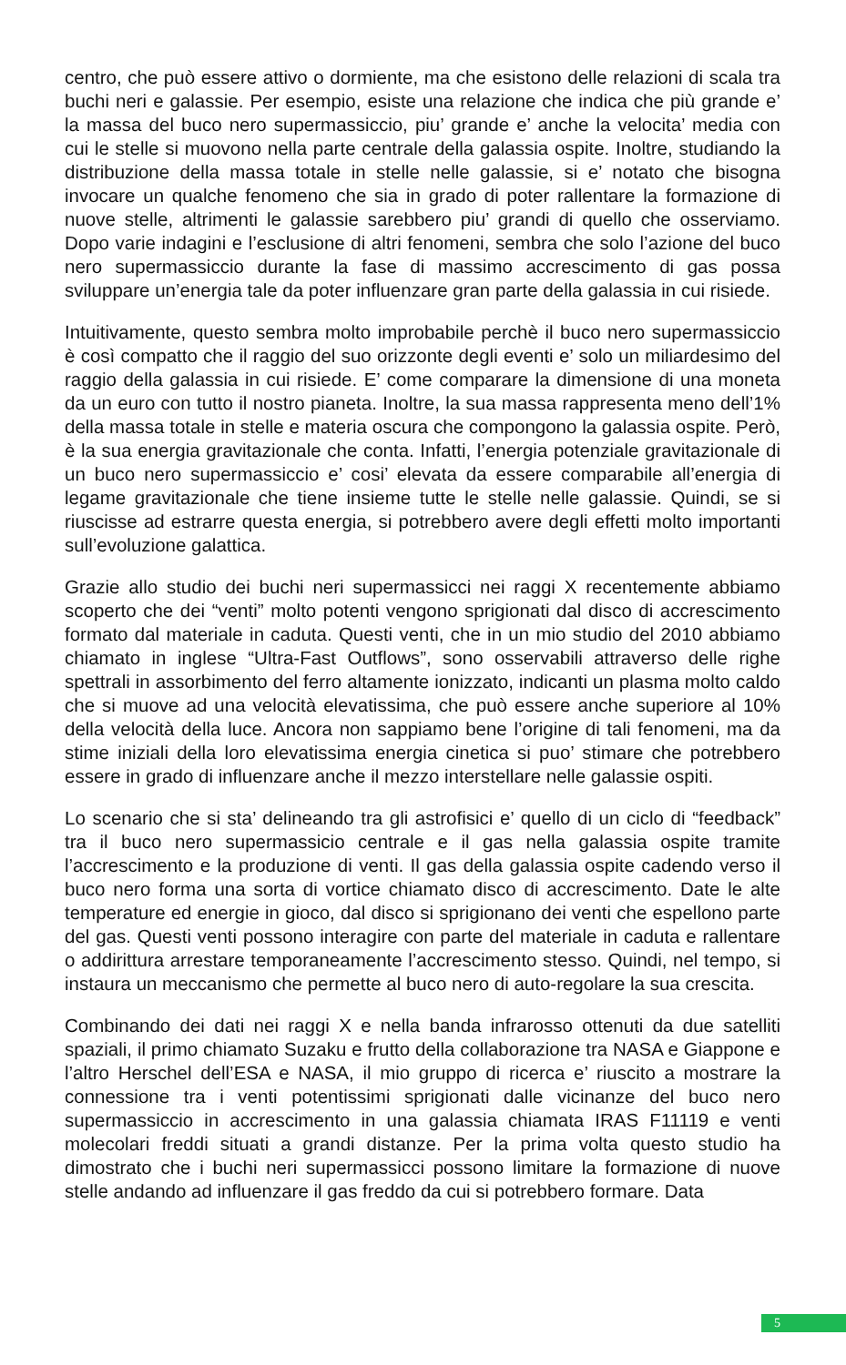centro, che può essere attivo o dormiente, ma che esistono delle relazioni di scala tra buchi neri e galassie. Per esempio, esiste una relazione che indica che più grande e’ la massa del buco nero supermassiccio, piu’ grande e’ anche la velocita’ media con cui le stelle si muovono nella parte centrale della galassia ospite. Inoltre, studiando la distribuzione della massa totale in stelle nelle galassie, si e’ notato che bisogna invocare un qualche fenomeno che sia in grado di poter rallentare la formazione di nuove stelle, altrimenti le galassie sarebbero piu’ grandi di quello che osserviamo. Dopo varie indagini e l’esclusione di altri fenomeni, sembra che solo l’azione del buco nero supermassiccio durante la fase di massimo accrescimento di gas possa sviluppare un’energia tale da poter influenzare gran parte della galassia in cui risiede.
Intuitivamente, questo sembra molto improbabile perchè il buco nero supermassiccio è così compatto che il raggio del suo orizzonte degli eventi e’ solo un miliardesimo del raggio della galassia in cui risiede. E’ come comparare la dimensione di una moneta da un euro con tutto il nostro pianeta. Inoltre, la sua massa rappresenta meno dell’1% della massa totale in stelle e materia oscura che compongono la galassia ospite. Però, è la sua energia gravitazionale che conta. Infatti, l’energia potenziale gravitazionale di un buco nero supermassiccio e’ cosi’ elevata da essere comparabile all’energia di legame gravitazionale che tiene insieme tutte le stelle nelle galassie. Quindi, se si riuscisse ad estrarre questa energia, si potrebbero avere degli effetti molto importanti sull’evoluzione galattica.
Grazie allo studio dei buchi neri supermassicci nei raggi X recentemente abbiamo scoperto che dei “venti” molto potenti vengono sprigionati dal disco di accrescimento formato dal materiale in caduta. Questi venti, che in un mio studio del 2010 abbiamo chiamato in inglese “Ultra-Fast Outflows”, sono osservabili attraverso delle righe spettrali in assorbimento del ferro altamente ionizzato, indicanti un plasma molto caldo che si muove ad una velocità elevatissima, che può essere anche superiore al 10% della velocità della luce. Ancora non sappiamo bene l’origine di tali fenomeni, ma da stime iniziali della loro elevatissima energia cinetica si puo’ stimare che potrebbero essere in grado di influenzare anche il mezzo interstellare nelle galassie ospiti.
Lo scenario che si sta’ delineando tra gli astrofisici e’ quello di un ciclo di “feedback” tra il buco nero supermassicio centrale e il gas nella galassia ospite tramite l’accrescimento e la produzione di venti. Il gas della galassia ospite cadendo verso il buco nero forma una sorta di vortice chiamato disco di accrescimento. Date le alte temperature ed energie in gioco, dal disco si sprigionano dei venti che espellono parte del gas. Questi venti possono interagire con parte del materiale in caduta e rallentare o addirittura arrestare temporaneamente l’accrescimento stesso. Quindi, nel tempo, si instaura un meccanismo che permette al buco nero di auto-regolare la sua crescita.
Combinando dei dati nei raggi X e nella banda infrarosso ottenuti da due satelliti spaziali, il primo chiamato Suzaku e frutto della collaborazione tra NASA e Giappone e l’altro Herschel dell’ESA e NASA, il mio gruppo di ricerca e’ riuscito a mostrare la connessione tra i venti potentissimi sprigionati dalle vicinanze del buco nero supermassiccio in accrescimento in una galassia chiamata IRAS F11119 e venti molecolari freddi situati a grandi distanze. Per la prima volta questo studio ha dimostrato che i buchi neri supermassicci possono limitare la formazione di nuove stelle andando ad influenzare il gas freddo da cui si potrebbero formare. Data
5